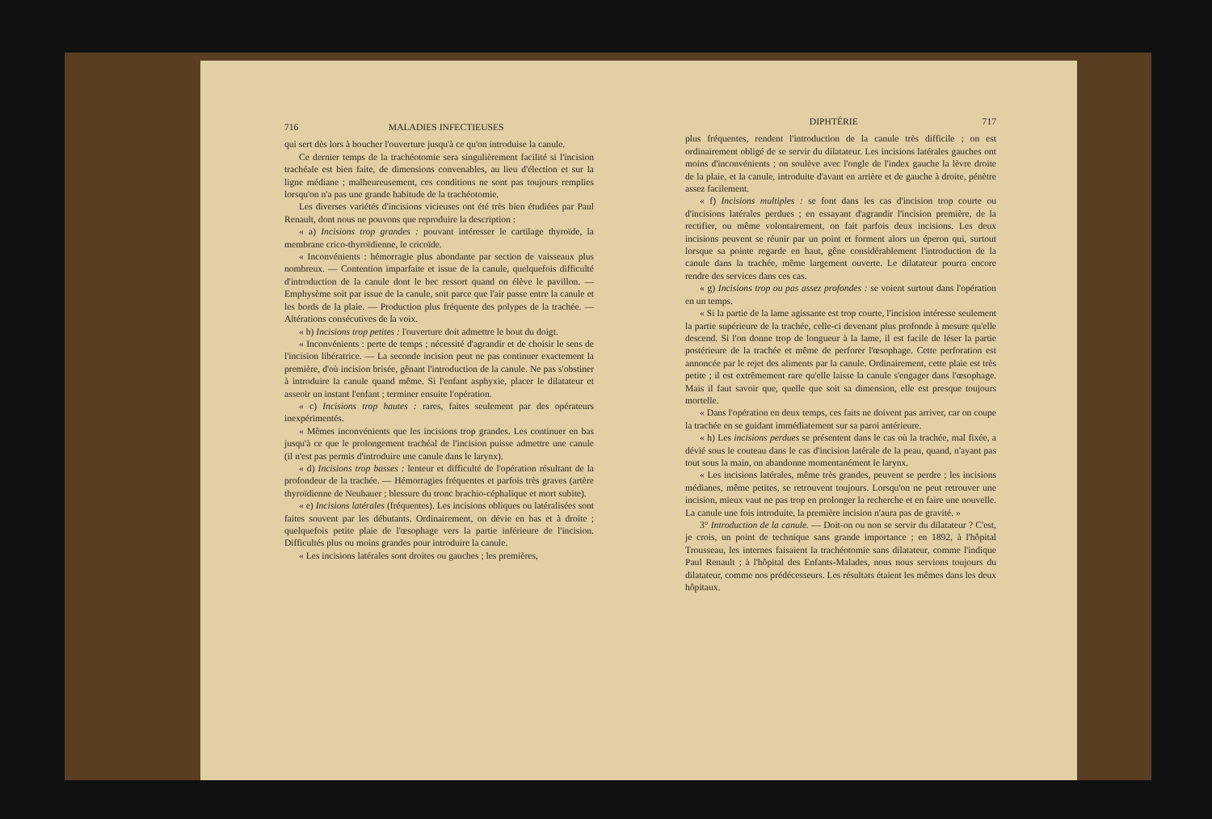716 MALADIES INFECTIEUSES
qui sert dès lors à boucher l'ouverture jusqu'à ce qu'on introduise la canule.
Ce dernier temps de la trachéotomie sera singulièrement facilité si l'incision trachéale est bien faite, de dimensions convenables, au lieu d'élection et sur la ligne médiane ; malheureusement, ces conditions ne sont pas toujours remplies lorsqu'on n'a pas une grande habitude de la trachéotomie.
Les diverses variétés d'incisions vicieuses ont été très bien étudiées par Paul Renault, dont nous ne pouvons que reproduire la description :
« a) Incisions trop grandes : pouvant intéresser le cartilage thyroïde, la membrane crico-thyroïdienne, le cricoïde.
« Inconvénients : hémorragie plus abondante par section de vaisseaux plus nombreux. — Contention imparfaite et issue de la canule, quelquefois difficulté d'introduction de la canule dont le bec ressort quand on élève le pavillon. — Emphysème soit par issue de la canule, soit parce que l'air passe entre la canule et les bords de la plaie. — Production plus fréquente des polypes de la trachée. — Altérations consécutives de la voix.
« b) Incisions trop petites : l'ouverture doit admettre le bout du doigt.
« Inconvénients : perte de temps ; nécessité d'agrandir et de choisir le sens de l'incision libératrice. — La seconde incision peut ne pas continuer exactement la première, d'où incision brisée, gênant l'introduction de la canule. Ne pas s'obstiner à introduire la canule quand même. Si l'enfant asphyxie, placer le dilatateur et asseoir un instant l'enfant ; terminer ensuite l'opération.
« c) Incisions trop hautes : rares, faites seulement par des opérateurs inexpérimentés.
« Mêmes inconvénients que les incisions trop grandes. Les continuer en bas jusqu'à ce que le prolongement trachéal de l'incision puisse admettre une canule (il n'est pas permis d'introduire une canule dans le larynx).
« d) Incisions trop basses : lenteur et difficulté de l'opération résultant de la profondeur de la trachée. — Hémorragies fréquentes et parfois très graves (artère thyroïdienne de Neubauer ; blessure du tronc brachio-céphalique et mort subite).
« e) Incisions latérales (fréquentes). Les incisions obliques ou latéralisées sont faites souvent par les débutants. Ordinairement, on dévie en bas et à droite ; quelquefois petite plaie de l'œsophage vers la partie inférieure de l'incision. Difficultés plus ou moins grandes pour introduire la canule.
« Les incisions latérales sont droites ou gauches ; les premières,
DIPHTÉRIE 717
plus fréquentes, rendent l'introduction de la canule très difficile ; on est ordinairement obligé de se servir du dilatateur. Les incisions latérales gauches ont moins d'inconvénients ; on soulève avec l'ongle de l'index gauche la lèvre droite de la plaie, et la canule, introduite d'avant en arrière et de gauche à droite, pénètre assez facilement.
« f) Incisions multiples : se font dans les cas d'incision trop courte ou d'incisions latérales perdues ; en essayant d'agrandir l'incision première, de la rectifier, ou même volontairement, on fait parfois deux incisions. Les deux incisions peuvent se réunir par un point et forment alors un éperon qui, surtout lorsque sa pointe regarde en haut, gêne considérablement l'introduction de la canule dans la trachée, même largement ouverte. Le dilatateur pourra encore rendre des services dans ces cas.
« g) Incisions trop ou pas assez profondes : se voient surtout dans l'opération en un temps.
« Si la partie de la lame agissante est trop courte, l'incision intéresse seulement la partie supérieure de la trachée, celle-ci devenant plus profonde à mesure qu'elle descend. Si l'on donne trop de longueur à la lame, il est facile de léser la partie postérieure de la trachée et même de perforer l'œsophage. Cette perforation est annoncée par le rejet des aliments par la canule. Ordinairement, cette plaie est très petite ; il est extrêmement rare qu'elle laisse la canule s'engager dans l'œsophage. Mais il faut savoir que, quelle que soit sa dimension, elle est presque toujours mortelle.
« Dans l'opération en deux temps, ces faits ne doivent pas arriver, car on coupe la trachée en se guidant immédiatement sur sa paroi antérieure.
« h) Les incisions perdues se présentent dans le cas où la trachée, mal fixée, a dévié sous le couteau dans le cas d'incision latérale de la peau, quand, n'ayant pas tout sous la main, on abandonne momentanément le larynx.
« Les incisions latérales, même très grandes, peuvent se perdre ; les incisions médianes, même petites, se retrouvent toujours. Lorsqu'on ne peut retrouver une incision, mieux vaut ne pas trop en prolonger la recherche et en faire une nouvelle. La canule une fois introduite, la première incision n'aura pas de gravité. »
3° Introduction de la canule. — Doit-on ou non se servir du dilatateur ? C'est, je crois, un point de technique sans grande importance ; en 1892, à l'hôpital Trousseau, les internes faisaient la trachéotomie sans dilatateur, comme l'indique Paul Renault ; à l'hôpital des Enfants-Malades, nous nous servions toujours du dilatateur, comme nos prédécesseurs. Les résultats étaient les mêmes dans les deux hôpitaux.